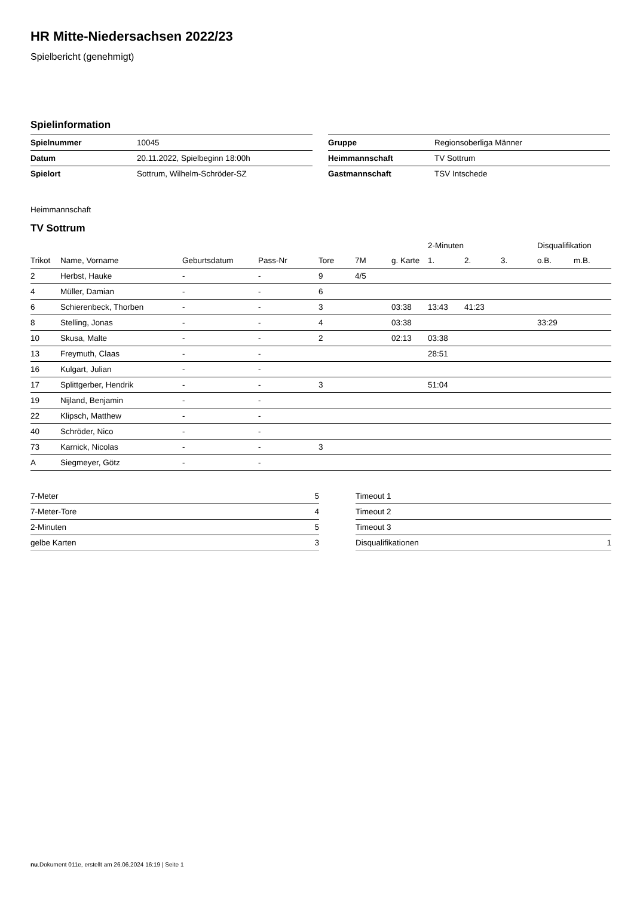HR Mitte-Niedersachsen 2022/23
Spielbericht (genehmigt)
Spielinformation
| Spielnummer | 10045 |
| Datum | 20.11.2022, Spielbeginn 18:00h |
| Spielort | Sottrum, Wilhelm-Schröder-SZ |
| Gruppe | Regionsoberliga Männer |
| Heimmannschaft | TV Sottrum |
| Gastmannschaft | TSV Intschede |
Heimmannschaft
TV Sottrum
| | | | | | | | 2-Minuten | | | Disqualifikation | |
| --- | --- | --- | --- | --- | --- | --- | --- | --- | --- | --- | --- |
| Trikot | Name, Vorname | Geburtsdatum | Pass-Nr | Tore | 7M | g. Karte | 1. | 2. | 3. | o.B. | m.B. |
| 2 | Herbst, Hauke | - | - | 9 | 4/5 | | | | | | |
| 4 | Müller, Damian | - | - | 6 | | | | | | | |
| 6 | Schierenbeck, Thorben | - | - | 3 | | 03:38 | 13:43 | 41:23 | | | |
| 8 | Stelling, Jonas | - | - | 4 | | 03:38 | | | | 33:29 | |
| 10 | Skusa, Malte | - | - | 2 | | 02:13 | 03:38 | | | | |
| 13 | Freymuth, Claas | - | - | | | | 28:51 | | | | |
| 16 | Kulgart, Julian | - | - | | | | | | | | |
| 17 | Splittgerber, Hendrik | - | - | 3 | | | 51:04 | | | | |
| 19 | Nijland, Benjamin | - | - | | | | | | | | |
| 22 | Klipsch, Matthew | - | - | | | | | | | | |
| 40 | Schröder, Nico | - | - | | | | | | | | |
| 73 | Karnick, Nicolas | - | - | 3 | | | | | | | |
| A | Siegmeyer, Götz | - | - | | | | | | | | |
| 7-Meter | 5 |
| 7-Meter-Tore | 4 |
| 2-Minuten | 5 |
| gelbe Karten | 3 |
| Timeout 1 | |
| Timeout 2 | |
| Timeout 3 | |
| Disqualifikationen | 1 |
nu.Dokument 011e, erstellt am 26.06.2024 16:19 | Seite 1